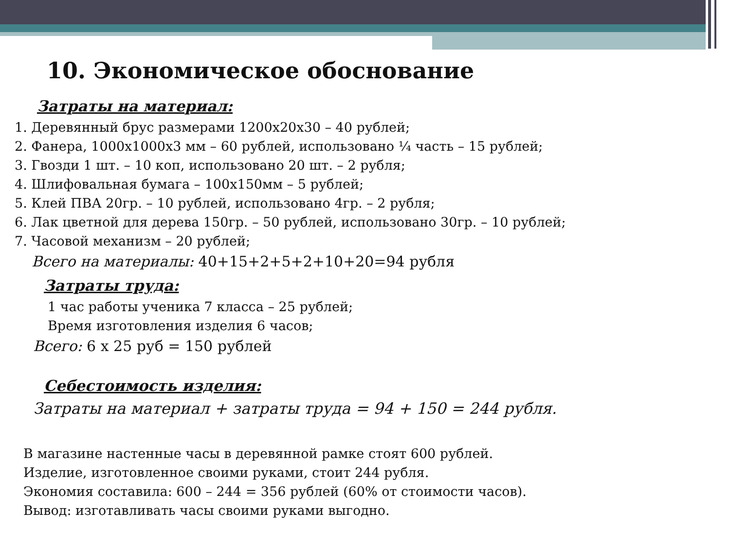10. Экономическое обоснование
Затраты на материал:
1. Деревянный брус размерами 1200х20х30 – 40 рублей;
2. Фанера, 1000х1000х3 мм – 60 рублей, использовано ¼ часть – 15 рублей;
3. Гвозди 1 шт. – 10 коп, использовано 20 шт. – 2 рубля;
4. Шлифовальная бумага – 100х150мм – 5 рублей;
5. Клей ПВА 20гр. – 10 рублей, использовано 4гр. – 2 рубля;
6. Лак цветной для дерева 150гр. – 50 рублей, использовано 30гр. – 10 рублей;
7. Часовой механизм – 20 рублей;
Всего на материалы: 40+15+2+5+2+10+20=94 рубля
Затраты труда:
1 час работы ученика 7 класса – 25 рублей;
Время изготовления изделия 6 часов;
Всего: 6 х 25 руб = 150 рублей
Себестоимость изделия:
Затраты на материал + затраты труда = 94 + 150 = 244 рубля.
В магазине настенные часы в деревянной рамке стоят 600 рублей.
Изделие, изготовленное своими руками, стоит 244 рубля.
Экономия составила: 600 – 244 = 356 рублей (60% от стоимости часов).
Вывод: изготавливать часы своими руками выгодно.